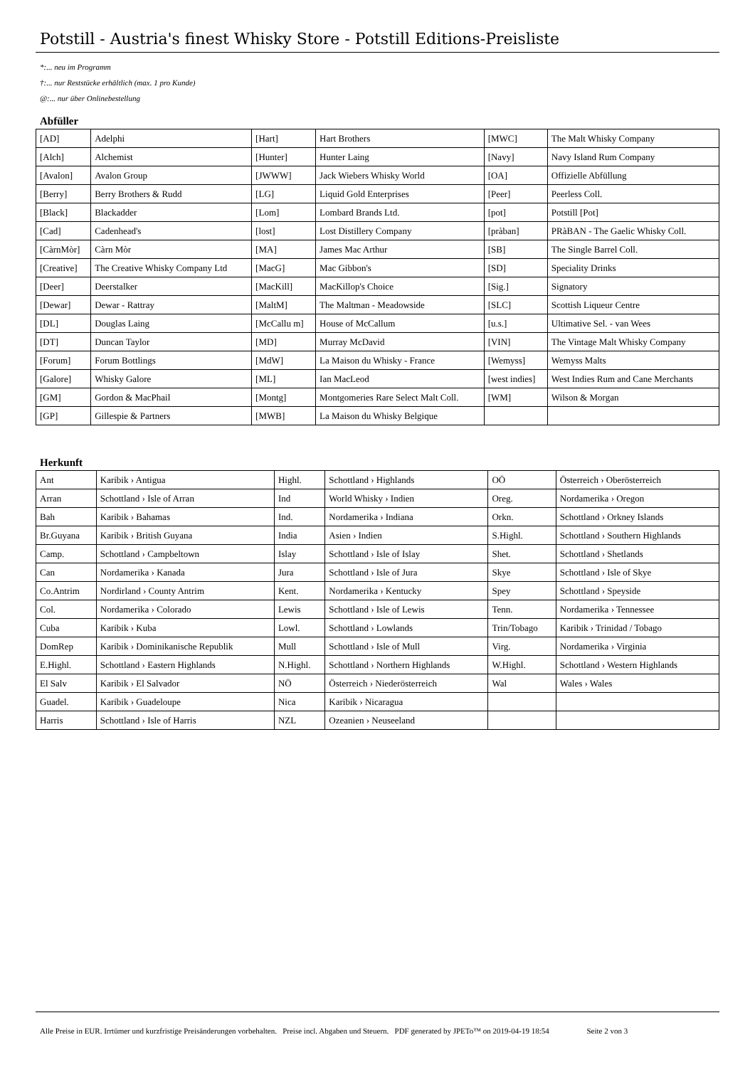Potstill - Austria's finest Whisky Store - Potstill Editions-Preisliste
*:... neu im Programm
†:... nur Reststücke erhältlich (max. 1 pro Kunde)
@:... nur über Onlinebestellung
Abfüller
| [AD] | Adelphi | [Hart] | Hart Brothers | [MWC] | The Malt Whisky Company |
| [Alch] | Alchemist | [Hunter] | Hunter Laing | [Navy] | Navy Island Rum Company |
| [Avalon] | Avalon Group | [JWWW] | Jack Wiebers Whisky World | [OA] | Offizielle Abfüllung |
| [Berry] | Berry Brothers & Rudd | [LG] | Liquid Gold Enterprises | [Peer] | Peerless Coll. |
| [Black] | Blackadder | [Lom] | Lombard Brands Ltd. | [pot] | Potstill [Pot] |
| [Cad] | Cadenhead's | [lost] | Lost Distillery Company | [pràban] | PRàBAN - The Gaelic Whisky Coll. |
| [CàrnMòr] | Càrn Mòr | [MA] | James Mac Arthur | [SB] | The Single Barrel Coll. |
| [Creative] | The Creative Whisky Company Ltd | [MacG] | Mac Gibbon's | [SD] | Speciality Drinks |
| [Deer] | Deerstalker | [MacKill] | MacKillop's Choice | [Sig.] | Signatory |
| [Dewar] | Dewar - Rattray | [MaltM] | The Maltman - Meadowside | [SLC] | Scottish Liqueur Centre |
| [DL] | Douglas Laing | [McCallu m] | House of McCallum | [u.s.] | Ultimative Sel. - van Wees |
| [DT] | Duncan Taylor | [MD] | Murray McDavid | [VIN] | The Vintage Malt Whisky Company |
| [Forum] | Forum Bottlings | [MdW] | La Maison du Whisky - France | [Wemyss] | Wemyss Malts |
| [Galore] | Whisky Galore | [ML] | Ian MacLeod | [west indies] | West Indies Rum and Cane Merchants |
| [GM] | Gordon & MacPhail | [Montg] | Montgomeries Rare Select Malt Coll. | [WM] | Wilson & Morgan |
| [GP] | Gillespie & Partners | [MWB] | La Maison du Whisky Belgique | | |
Herkunft
| Ant | Karibik › Antigua | Highl. | Schottland › Highlands | OÖ | Österreich › Oberösterreich |
| Arran | Schottland › Isle of Arran | Ind | World Whisky › Indien | Oreg. | Nordamerika › Oregon |
| Bah | Karibik › Bahamas | Ind. | Nordamerika › Indiana | Orkn. | Schottland › Orkney Islands |
| Br.Guyana | Karibik › British Guyana | India | Asien › Indien | S.Highl. | Schottland › Southern Highlands |
| Camp. | Schottland › Campbeltown | Islay | Schottland › Isle of Islay | Shet. | Schottland › Shetlands |
| Can | Nordamerika › Kanada | Jura | Schottland › Isle of Jura | Skye | Schottland › Isle of Skye |
| Co.Antrim | Nordirland › County Antrim | Kent. | Nordamerika › Kentucky | Spey | Schottland › Speyside |
| Col. | Nordamerika › Colorado | Lewis | Schottland › Isle of Lewis | Tenn. | Nordamerika › Tennessee |
| Cuba | Karibik › Kuba | Lowl. | Schottland › Lowlands | Trin/Tobago | Karibik › Trinidad / Tobago |
| DomRep | Karibik › Dominikanische Republik | Mull | Schottland › Isle of Mull | Virg. | Nordamerika › Virginia |
| E.Highl. | Schottland › Eastern Highlands | N.Highl. | Schottland › Northern Highlands | W.Highl. | Schottland › Western Highlands |
| El Salv | Karibik › El Salvador | NÖ | Österreich › Niederösterreich | Wal | Wales › Wales |
| Guadel. | Karibik › Guadeloupe | Nica | Karibik › Nicaragua | | |
| Harris | Schottland › Isle of Harris | NZL | Ozeanien › Neuseeland | | |
Alle Preise in EUR. Irrtümer und kurzfristige Preisänderungen vorbehalten. Preise incl. Abgaben und Steuern. PDF generated by JPETo™ on 2019-04-19 18:54 Seite 2 von 3